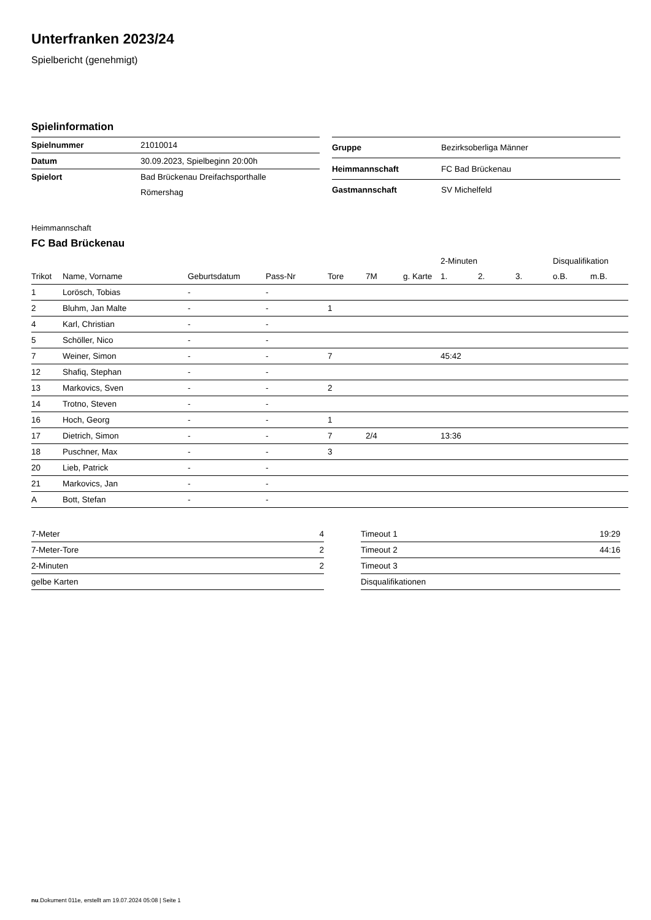Unterfranken 2023/24
Spielbericht (genehmigt)
Spielinformation
| Spielnummer | 21010014 |
| Datum | 30.09.2023, Spielbeginn 20:00h |
| Spielort | Bad Brückenau Dreifachsporthalle |
| | Römershag |
| Gruppe | Bezirksoberliga Männer |
| Heimmannschaft | FC Bad Brückenau |
| Gastmannschaft | SV Michelfeld |
Heimmannschaft
FC Bad Brückenau
| | | | | | | | 2-Minuten | | | Disqualifikation | |
| --- | --- | --- | --- | --- | --- | --- | --- | --- | --- | --- | --- |
| Trikot | Name, Vorname | Geburtsdatum | Pass-Nr | Tore | 7M | g. Karte | 1. | 2. | 3. | o.B. | m.B. |
| 1 | Lorösch, Tobias | - | - | | | | | | | | |
| 2 | Bluhm, Jan Malte | - | - | 1 | | | | | | | |
| 4 | Karl, Christian | - | - | | | | | | | | |
| 5 | Schöller, Nico | - | - | | | | | | | | |
| 7 | Weiner, Simon | - | - | 7 | | | 45:42 | | | | |
| 12 | Shafiq, Stephan | - | - | | | | | | | | |
| 13 | Markovics, Sven | - | - | 2 | | | | | | | |
| 14 | Trotno, Steven | - | - | | | | | | | | |
| 16 | Hoch, Georg | - | - | 1 | | | | | | | |
| 17 | Dietrich, Simon | - | - | 7 | 2/4 | | 13:36 | | | | |
| 18 | Puschner, Max | - | - | 3 | | | | | | | |
| 20 | Lieb, Patrick | - | - | | | | | | | | |
| 21 | Markovics, Jan | - | - | | | | | | | | |
| A | Bott, Stefan | - | - | | | | | | | | |
| 7-Meter | 4 |
| 7-Meter-Tore | 2 |
| 2-Minuten | 2 |
| gelbe Karten | |
| Timeout 1 | 19:29 |
| Timeout 2 | 44:16 |
| Timeout 3 | |
| Disqualifikationen | |
nu.Dokument 011e, erstellt am 19.07.2024 05:08 | Seite 1